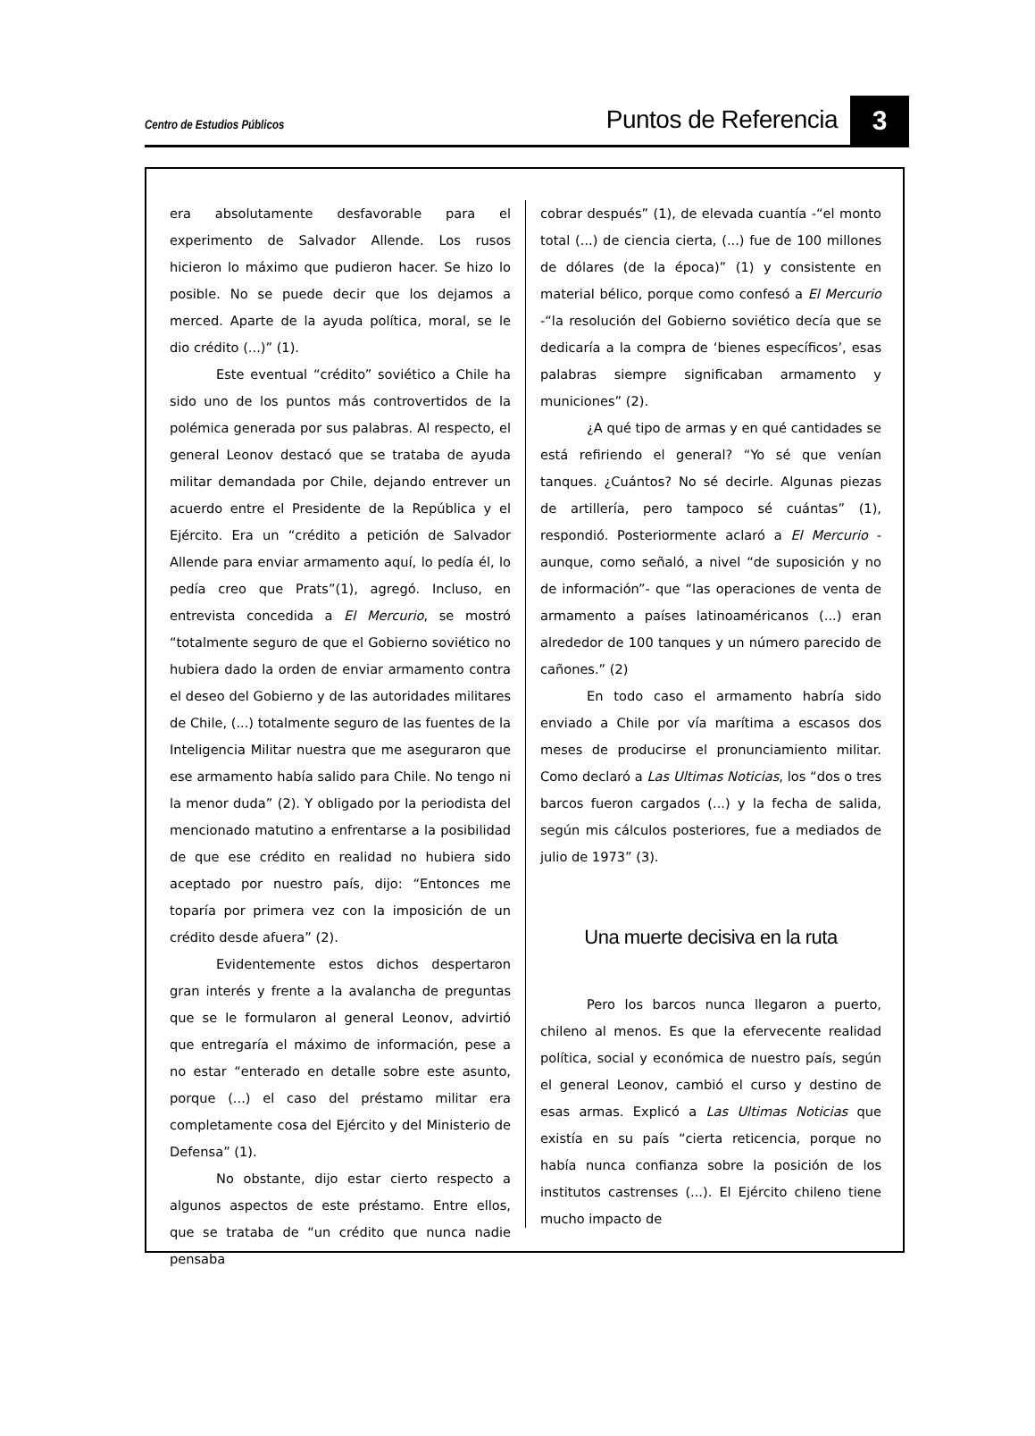Centro de Estudios Públicos
Puntos de Referencia
3
era absolutamente desfavorable para el experimento de Salvador Allende. Los rusos hicieron lo máximo que pudieron hacer. Se hizo lo posible. No se puede decir que los dejamos a merced. Aparte de la ayuda política, moral, se le dio crédito (...)” (1).
Este eventual “crédito” soviético a Chile ha sido uno de los puntos más controvertidos de la polémica generada por sus palabras. Al respecto, el general Leonov destacó que se trataba de ayuda militar demandada por Chile, dejando entrever un acuerdo entre el Presidente de la República y el Ejército. Era un “crédito a petición de Salvador Allende para enviar armamento aquí, lo pedía él, lo pedía creo que Prats”(1), agregó. Incluso, en entrevista concedida a El Mercurio, se mostró “totalmente seguro de que el Gobierno soviético no hubiera dado la orden de enviar armamento contra el deseo del Gobierno y de las autoridades militares de Chile, (...) totalmente seguro de las fuentes de la Inteligencia Militar nuestra que me aseguraron que ese armamento había salido para Chile. No tengo ni la menor duda” (2). Y obligado por la periodista del mencionado matutino a enfrentarse a la posibilidad de que ese crédito en realidad no hubiera sido aceptado por nuestro país, dijo: “Entonces me toparía por primera vez con la imposición de un crédito desde afuera” (2).
Evidentemente estos dichos despertaron gran interés y frente a la avalancha de preguntas que se le formularon al general Leonov, advirtió que entregaría el máximo de información, pese a no estar “enterado en detalle sobre este asunto, porque (...) el caso del préstamo militar era completamente cosa del Ejército y del Ministerio de Defensa” (1).
No obstante, dijo estar cierto respecto a algunos aspectos de este préstamo. Entre ellos, que se trataba de “un crédito que nunca nadie pensaba
cobrar después” (1), de elevada cuantía -“el monto total (...) de ciencia cierta, (...) fue de 100 millones de dólares (de la época)” (1) y consistente en material bélico, porque como confesó a El Mercurio -“la resolución del Gobierno soviético decía que se dedicaría a la compra de ‘bienes específicos’, esas palabras siempre significaban armamento y municiones” (2).
¿A qué tipo de armas y en qué cantidades se está refiriendo el general? “Yo sé que venían tanques. ¿Cuántos? No sé decirle. Algunas piezas de artillería, pero tampoco sé cuántas” (1), respondió. Posteriormente aclaró a El Mercurio -aunque, como señaló, a nivel “de suposición y no de información”- que “las operaciones de venta de armamento a países latinoaméricanos (...) eran alrededor de 100 tanques y un número parecido de cañones.” (2)
En todo caso el armamento habría sido enviado a Chile por vía marítima a escasos dos meses de producirse el pronunciamiento militar. Como declaró a Las Ultimas Noticias, los “dos o tres barcos fueron cargados (...) y la fecha de salida, según mis cálculos posteriores, fue a mediados de julio de 1973” (3).
Una muerte decisiva en la ruta
Pero los barcos nunca llegaron a puerto, chileno al menos. Es que la efervecente realidad política, social y económica de nuestro país, según el general Leonov, cambió el curso y destino de esas armas. Explicó a Las Ultimas Noticias que existía en su país “cierta reticencia, porque no había nunca confianza sobre la posición de los institutos castrenses (...). El Ejército chileno tiene mucho impacto de